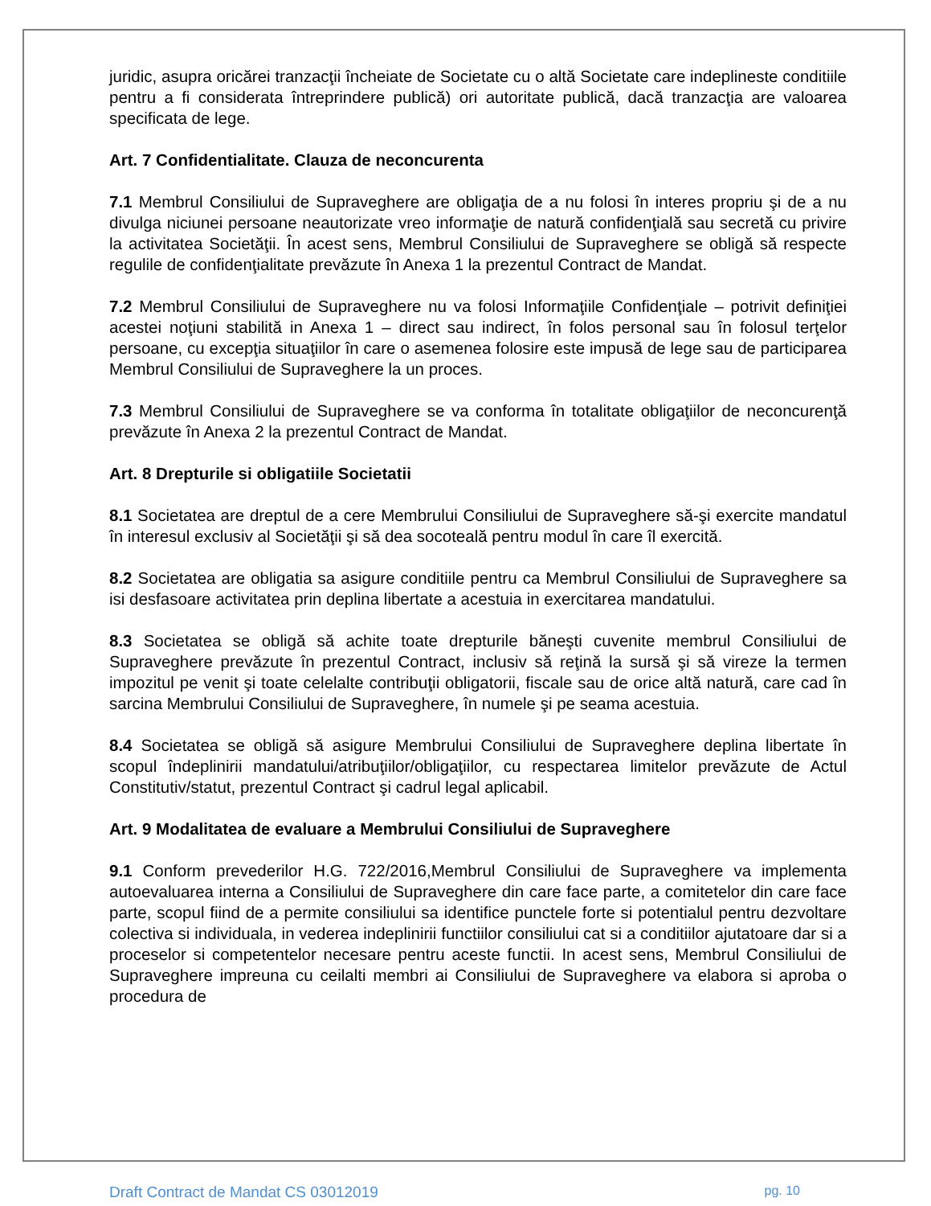juridic, asupra oricărei tranzacţii încheiate de Societate cu o altă Societate care indeplineste conditiile pentru a fi considerata întreprindere publică) ori autoritate publică, dacă tranzacţia are valoarea specificata de lege.
Art. 7 Confidentialitate. Clauza de neconcurenta
7.1 Membrul Consiliului de Supraveghere are obligaţia de a nu folosi în interes propriu şi de a nu divulga niciunei persoane neautorizate vreo informaţie de natură confidenţială sau secretă cu privire la activitatea Societăţii. În acest sens, Membrul Consiliului de Supraveghere se obligă să respecte regulile de confidenţialitate prevăzute în Anexa 1 la prezentul Contract de Mandat.
7.2 Membrul Consiliului de Supraveghere nu va folosi Informaţiile Confidenţiale – potrivit definiţiei acestei noţiuni stabilită in Anexa 1 – direct sau indirect, în folos personal sau în folosul terţelor persoane, cu excepţia situaţiilor în care o asemenea folosire este impusă de lege sau de participarea Membrul Consiliului de Supraveghere la un proces.
7.3 Membrul Consiliului de Supraveghere se va conforma în totalitate obligaţiilor de neconcurenţă prevăzute în Anexa 2 la prezentul Contract de Mandat.
Art. 8 Drepturile si obligatiile Societatii
8.1 Societatea are dreptul de a cere Membrului Consiliului de Supraveghere să-şi exercite mandatul în interesul exclusiv al Societăţii şi să dea socoteală pentru modul în care îl exercită.
8.2 Societatea are obligatia sa asigure conditiile pentru ca Membrul Consiliului de Supraveghere sa isi desfasoare activitatea prin deplina libertate a acestuia in exercitarea mandatului.
8.3 Societatea se obligă să achite toate drepturile băneşti cuvenite membrul Consiliului de Supraveghere prevăzute în prezentul Contract, inclusiv să reţină la sursă şi să vireze la termen impozitul pe venit şi toate celelalte contribuţii obligatorii, fiscale sau de orice altă natură, care cad în sarcina Membrului Consiliului de Supraveghere, în numele şi pe seama acestuia.
8.4 Societatea se obligă să asigure Membrului Consiliului de Supraveghere deplina libertate în scopul îndeplinirii mandatului/atribuţiilor/obligaţiilor, cu respectarea limitelor prevăzute de Actul Constitutiv/statut, prezentul Contract şi cadrul legal aplicabil.
Art. 9 Modalitatea de evaluare a Membrului Consiliului de Supraveghere
9.1 Conform prevederilor H.G. 722/2016,Membrul Consiliului de Supraveghere va implementa autoevaluarea interna a Consiliului de Supraveghere din care face parte, a comitetelor din care face parte, scopul fiind de a permite consiliului sa identifice punctele forte si potentialul pentru dezvoltare colectiva si individuala, in vederea indeplinirii functiilor consiliului cat si a conditiilor ajutatoare dar si a proceselor si competentelor necesare pentru aceste functii. In acest sens, Membrul Consiliului de Supraveghere impreuna cu ceilalti membri ai Consiliului de Supraveghere va elabora si aproba o procedura de
Draft Contract de Mandat CS 03012019 pg. 10